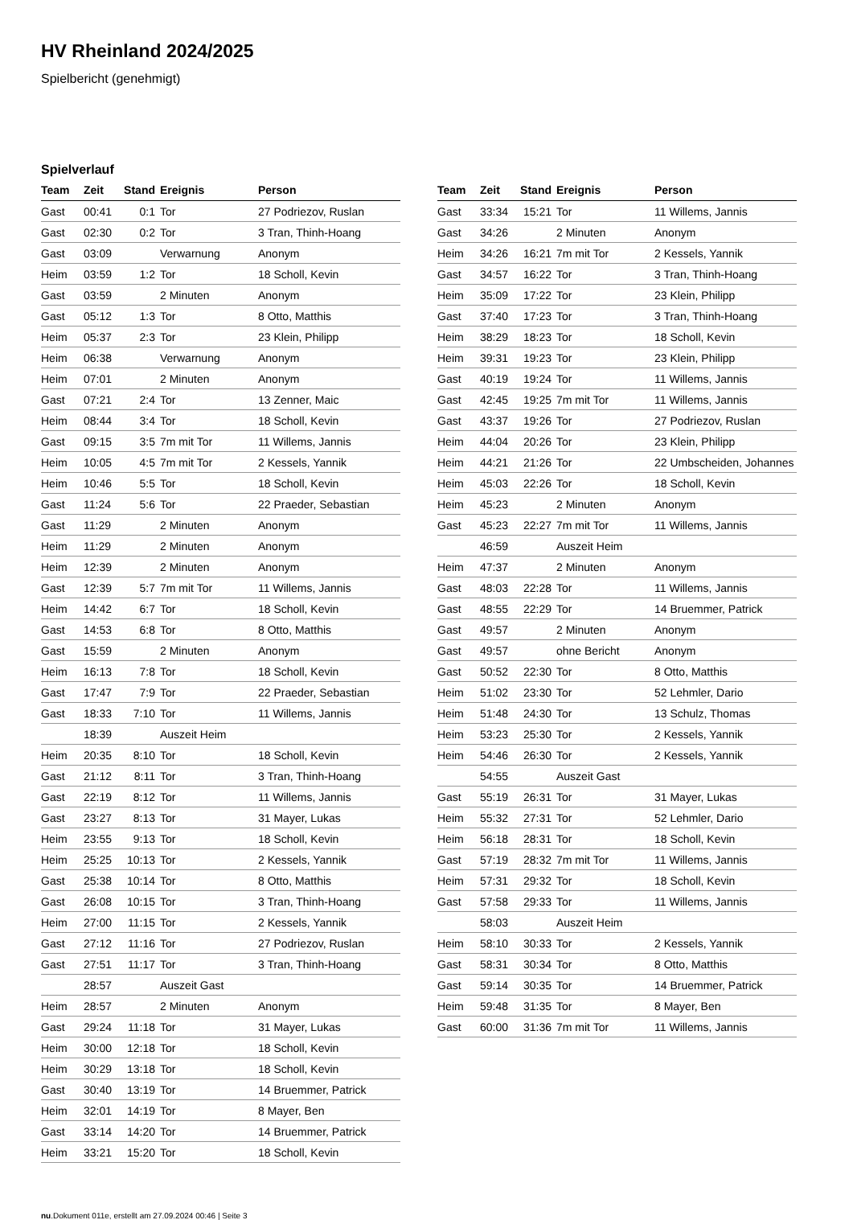HV Rheinland 2024/2025
Spielbericht (genehmigt)
Spielverlauf
| Team | Zeit | Stand | Ereignis | Person |
| --- | --- | --- | --- | --- |
| Gast | 00:41 | 0:1 | Tor | 27 Podriezov, Ruslan |
| Gast | 02:30 | 0:2 | Tor | 3 Tran, Thinh-Hoang |
| Gast | 03:09 | | Verwarnung | Anonym |
| Heim | 03:59 | 1:2 | Tor | 18 Scholl, Kevin |
| Gast | 03:59 | | 2 Minuten | Anonym |
| Gast | 05:12 | 1:3 | Tor | 8 Otto, Matthis |
| Heim | 05:37 | 2:3 | Tor | 23 Klein, Philipp |
| Heim | 06:38 | | Verwarnung | Anonym |
| Heim | 07:01 | | 2 Minuten | Anonym |
| Gast | 07:21 | 2:4 | Tor | 13 Zenner, Maic |
| Heim | 08:44 | 3:4 | Tor | 18 Scholl, Kevin |
| Gast | 09:15 | 3:5 | 7m mit Tor | 11 Willems, Jannis |
| Heim | 10:05 | 4:5 | 7m mit Tor | 2 Kessels, Yannik |
| Heim | 10:46 | 5:5 | Tor | 18 Scholl, Kevin |
| Gast | 11:24 | 5:6 | Tor | 22 Praeder, Sebastian |
| Gast | 11:29 | | 2 Minuten | Anonym |
| Heim | 11:29 | | 2 Minuten | Anonym |
| Heim | 12:39 | | 2 Minuten | Anonym |
| Gast | 12:39 | 5:7 | 7m mit Tor | 11 Willems, Jannis |
| Heim | 14:42 | 6:7 | Tor | 18 Scholl, Kevin |
| Gast | 14:53 | 6:8 | Tor | 8 Otto, Matthis |
| Gast | 15:59 | | 2 Minuten | Anonym |
| Heim | 16:13 | 7:8 | Tor | 18 Scholl, Kevin |
| Gast | 17:47 | 7:9 | Tor | 22 Praeder, Sebastian |
| Gast | 18:33 | 7:10 | Tor | 11 Willems, Jannis |
| | 18:39 | | Auszeit Heim | |
| Heim | 20:35 | 8:10 | Tor | 18 Scholl, Kevin |
| Gast | 21:12 | 8:11 | Tor | 3 Tran, Thinh-Hoang |
| Gast | 22:19 | 8:12 | Tor | 11 Willems, Jannis |
| Gast | 23:27 | 8:13 | Tor | 31 Mayer, Lukas |
| Heim | 23:55 | 9:13 | Tor | 18 Scholl, Kevin |
| Heim | 25:25 | 10:13 | Tor | 2 Kessels, Yannik |
| Gast | 25:38 | 10:14 | Tor | 8 Otto, Matthis |
| Gast | 26:08 | 10:15 | Tor | 3 Tran, Thinh-Hoang |
| Heim | 27:00 | 11:15 | Tor | 2 Kessels, Yannik |
| Gast | 27:12 | 11:16 | Tor | 27 Podriezov, Ruslan |
| Gast | 27:51 | 11:17 | Tor | 3 Tran, Thinh-Hoang |
| | 28:57 | | Auszeit Gast | |
| Heim | 28:57 | | 2 Minuten | Anonym |
| Gast | 29:24 | 11:18 | Tor | 31 Mayer, Lukas |
| Heim | 30:00 | 12:18 | Tor | 18 Scholl, Kevin |
| Heim | 30:29 | 13:18 | Tor | 18 Scholl, Kevin |
| Gast | 30:40 | 13:19 | Tor | 14 Bruemmer, Patrick |
| Heim | 32:01 | 14:19 | Tor | 8 Mayer, Ben |
| Gast | 33:14 | 14:20 | Tor | 14 Bruemmer, Patrick |
| Heim | 33:21 | 15:20 | Tor | 18 Scholl, Kevin |
| Team | Zeit | Stand | Ereignis | Person |
| --- | --- | --- | --- | --- |
| Gast | 33:34 | 15:21 | Tor | 11 Willems, Jannis |
| Gast | 34:26 | | 2 Minuten | Anonym |
| Heim | 34:26 | 16:21 | 7m mit Tor | 2 Kessels, Yannik |
| Gast | 34:57 | 16:22 | Tor | 3 Tran, Thinh-Hoang |
| Heim | 35:09 | 17:22 | Tor | 23 Klein, Philipp |
| Gast | 37:40 | 17:23 | Tor | 3 Tran, Thinh-Hoang |
| Heim | 38:29 | 18:23 | Tor | 18 Scholl, Kevin |
| Heim | 39:31 | 19:23 | Tor | 23 Klein, Philipp |
| Gast | 40:19 | 19:24 | Tor | 11 Willems, Jannis |
| Gast | 42:45 | 19:25 | 7m mit Tor | 11 Willems, Jannis |
| Gast | 43:37 | 19:26 | Tor | 27 Podriezov, Ruslan |
| Heim | 44:04 | 20:26 | Tor | 23 Klein, Philipp |
| Heim | 44:21 | 21:26 | Tor | 22 Umbscheiden, Johannes |
| Heim | 45:03 | 22:26 | Tor | 18 Scholl, Kevin |
| Heim | 45:23 | | 2 Minuten | Anonym |
| Gast | 45:23 | 22:27 | 7m mit Tor | 11 Willems, Jannis |
| | 46:59 | | Auszeit Heim | |
| Heim | 47:37 | | 2 Minuten | Anonym |
| Gast | 48:03 | 22:28 | Tor | 11 Willems, Jannis |
| Gast | 48:55 | 22:29 | Tor | 14 Bruemmer, Patrick |
| Gast | 49:57 | | 2 Minuten | Anonym |
| Gast | 49:57 | | ohne Bericht | Anonym |
| Gast | 50:52 | 22:30 | Tor | 8 Otto, Matthis |
| Heim | 51:02 | 23:30 | Tor | 52 Lehmler, Dario |
| Heim | 51:48 | 24:30 | Tor | 13 Schulz, Thomas |
| Heim | 53:23 | 25:30 | Tor | 2 Kessels, Yannik |
| Heim | 54:46 | 26:30 | Tor | 2 Kessels, Yannik |
| | 54:55 | | Auszeit Gast | |
| Gast | 55:19 | 26:31 | Tor | 31 Mayer, Lukas |
| Heim | 55:32 | 27:31 | Tor | 52 Lehmler, Dario |
| Heim | 56:18 | 28:31 | Tor | 18 Scholl, Kevin |
| Gast | 57:19 | 28:32 | 7m mit Tor | 11 Willems, Jannis |
| Heim | 57:31 | 29:32 | Tor | 18 Scholl, Kevin |
| Gast | 57:58 | 29:33 | Tor | 11 Willems, Jannis |
| | 58:03 | | Auszeit Heim | |
| Heim | 58:10 | 30:33 | Tor | 2 Kessels, Yannik |
| Gast | 58:31 | 30:34 | Tor | 8 Otto, Matthis |
| Gast | 59:14 | 30:35 | Tor | 14 Bruemmer, Patrick |
| Heim | 59:48 | 31:35 | Tor | 8 Mayer, Ben |
| Gast | 60:00 | 31:36 | 7m mit Tor | 11 Willems, Jannis |
nu.Dokument 011e, erstellt am 27.09.2024 00:46 | Seite 3